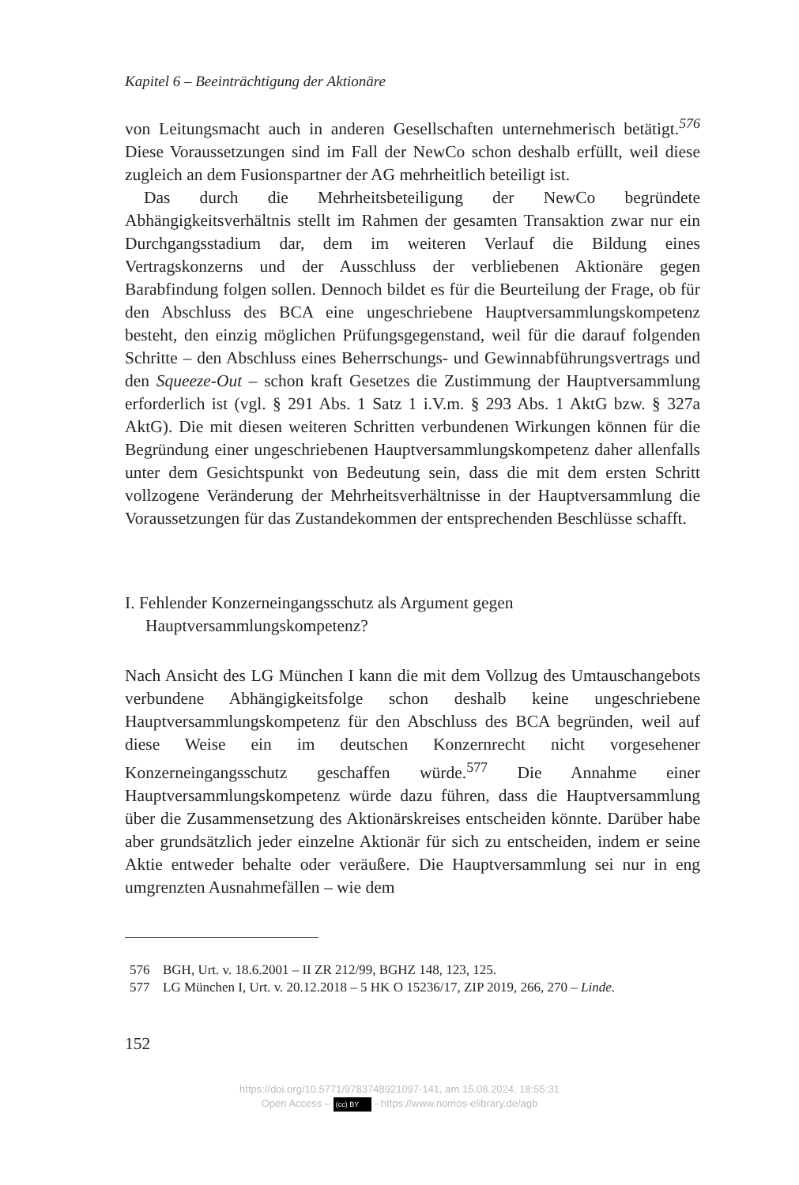Kapitel 6 – Beeinträchtigung der Aktionäre
von Leitungsmacht auch in anderen Gesellschaften unternehmerisch betätigt.<sup>576</sup> Diese Voraussetzungen sind im Fall der NewCo schon deshalb erfüllt, weil diese zugleich an dem Fusionspartner der AG mehrheitlich beteiligt ist.
Das durch die Mehrheitsbeteiligung der NewCo begründete Abhängigkeitsverhältnis stellt im Rahmen der gesamten Transaktion zwar nur ein Durchgangsstadium dar, dem im weiteren Verlauf die Bildung eines Vertragskonzerns und der Ausschluss der verbliebenen Aktionäre gegen Barabfindung folgen sollen. Dennoch bildet es für die Beurteilung der Frage, ob für den Abschluss des BCA eine ungeschriebene Hauptversammlungskompetenz besteht, den einzig möglichen Prüfungsgegenstand, weil für die darauf folgenden Schritte – den Abschluss eines Beherrschungs- und Gewinnabführungsvertrags und den Squeeze-Out – schon kraft Gesetzes die Zustimmung der Hauptversammlung erforderlich ist (vgl. § 291 Abs. 1 Satz 1 i.V.m. § 293 Abs. 1 AktG bzw. § 327a AktG). Die mit diesen weiteren Schritten verbundenen Wirkungen können für die Begründung einer ungeschriebenen Hauptversammlungskompetenz daher allenfalls unter dem Gesichtspunkt von Bedeutung sein, dass die mit dem ersten Schritt vollzogene Veränderung der Mehrheitsverhältnisse in der Hauptversammlung die Voraussetzungen für das Zustandekommen der entsprechenden Beschlüsse schafft.
I. Fehlender Konzerneingangsschutz als Argument gegen Hauptversammlungskompetenz?
Nach Ansicht des LG München I kann die mit dem Vollzug des Umtauschangebots verbundene Abhängigkeitsfolge schon deshalb keine ungeschriebene Hauptversammlungskompetenz für den Abschluss des BCA begründen, weil auf diese Weise ein im deutschen Konzernrecht nicht vorgesehener Konzerneingangsschutz geschaffen würde.<sup>577</sup> Die Annahme einer Hauptversammlungskompetenz würde dazu führen, dass die Hauptversammlung über die Zusammensetzung des Aktionärskreises entscheiden könnte. Darüber habe aber grundsätzlich jeder einzelne Aktionär für sich zu entscheiden, indem er seine Aktie entweder behalte oder veräußere. Die Hauptversammlung sei nur in eng umgrenzten Ausnahmefällen – wie dem
576 BGH, Urt. v. 18.6.2001 – II ZR 212/99, BGHZ 148, 123, 125.
577 LG München I, Urt. v. 20.12.2018 – 5 HK O 15236/17, ZIP 2019, 266, 270 – Linde.
152
https://doi.org/10.5771/9783748921097-141, am 15.08.2024, 18:55:31
Open Access – (cc) BY - https://www.nomos-elibrary.de/agb